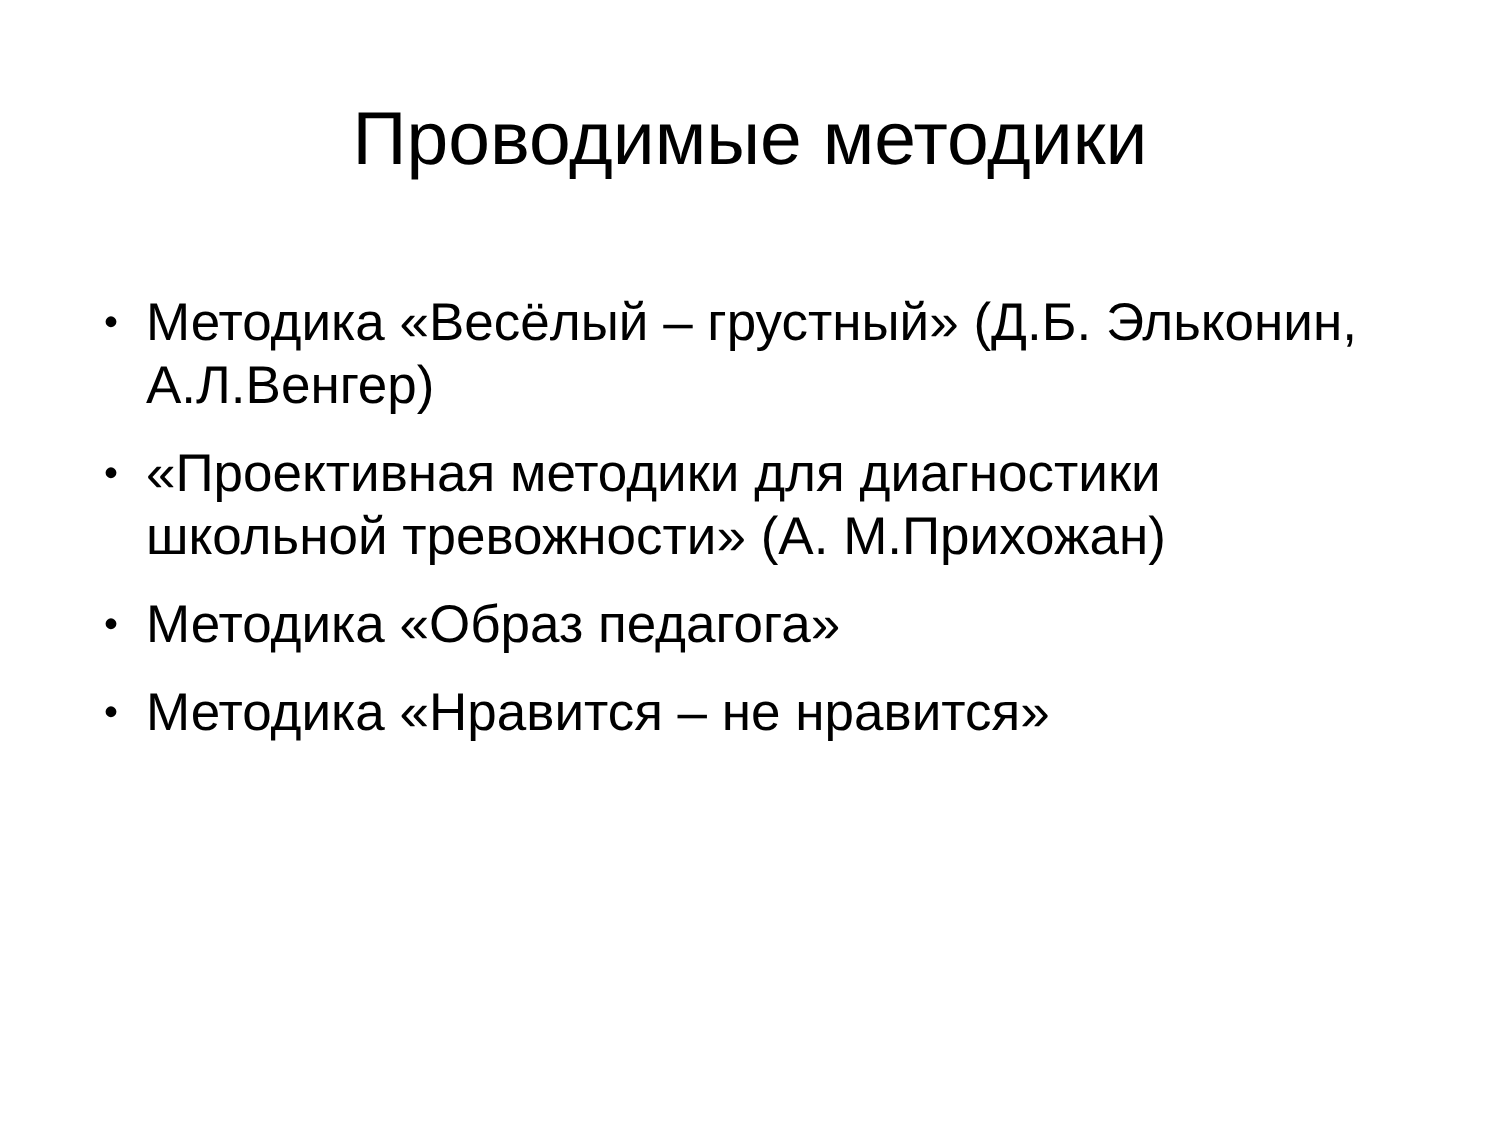Проводимые методики
• Методика «Весёлый – грустный» (Д.Б. Эльконин, А.Л.Венгер)
• «Проективная методики для диагностики школьной тревожности» (А. М.Прихожан)
• Методика «Образ педагога»
• Методика «Нравится – не нравится»